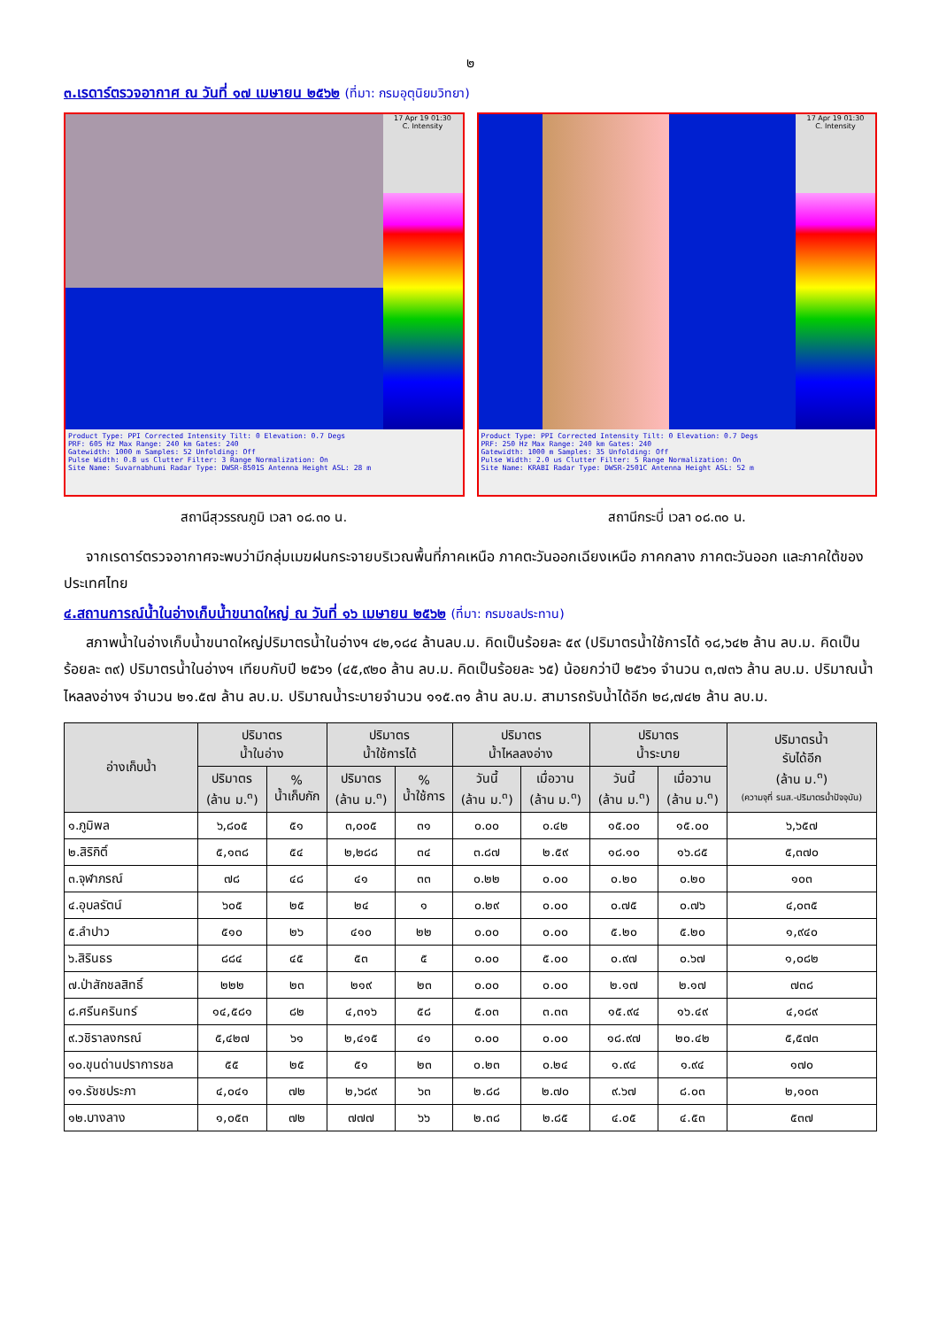๒
๓.เรดาร์ตรวจอากาศ ณ วันที่ ๑๗ เมษายน ๒๕๖๒ (ที่มา: กรมอุตุนิยมวิทยา)
17 Apr 19 01:30
C. Intensity
Product Type: PPI Corrected Intensity Tilt: 0 Elevation: 0.7 Degs
PRF: 605 Hz Max Range: 240 km Gates: 240
Gatewidth: 1000 m Samples: 52 Unfolding: Off
Pulse Width: 0.8 us Clutter Filter: 3 Range Normalization: On
Site Name: Suvarnabhumi Radar Type: DWSR-8501S Antenna Height ASL: 28 m
สถานีสุวรรณภูมิ เวลา ๐๘.๓๐ น.
17 Apr 19 01:30
C. Intensity
Product Type: PPI Corrected Intensity Tilt: 0 Elevation: 0.7 Degs
PRF: 250 Hz Max Range: 240 km Gates: 240
Gatewidth: 1000 m Samples: 35 Unfolding: Off
Pulse Width: 2.0 us Clutter Filter: 5 Range Normalization: On
Site Name: KRABI Radar Type: DWSR-2501C Antenna Height ASL: 52 m
สถานีกระบี่ เวลา ๐๘.๓๐ น.
จากเรดาร์ตรวจอากาศจะพบว่ามีกลุ่มเมฆฝนกระจายบริเวณพื้นที่ภาคเหนือ ภาคตะวันออกเฉียงเหนือ ภาคกลาง ภาคตะวันออก และภาคใต้ของประเทศไทย
๔.สถานการณ์น้ำในอ่างเก็บน้ำขนาดใหญ่ ณ วันที่ ๑๖ เมษายน ๒๕๖๒ (ที่มา: กรมชลประทาน)
สภาพน้ำในอ่างเก็บน้ำขนาดใหญ่ปริมาตรน้ำในอ่างฯ ๔๒,๑๘๔ ล้านลบ.ม. คิดเป็นร้อยละ ๕๙ (ปริมาตรน้ำใช้การได้ ๑๘,๖๔๒ ล้าน ลบ.ม. คิดเป็นร้อยละ ๓๙) ปริมาตรน้ำในอ่างฯ เทียบกับปี ๒๕๖๑ (๔๕,๙๒๐ ล้าน ลบ.ม. คิดเป็นร้อยละ ๖๕) น้อยกว่าปี ๒๕๖๑ จำนวน ๓,๗๓๖ ล้าน ลบ.ม. ปริมาณน้ำไหลลงอ่างฯ จำนวน ๒๑.๕๗ ล้าน ลบ.ม. ปริมาณน้ำระบายจำนวน ๑๑๕.๓๑ ล้าน ลบ.ม. สามารถรับน้ำได้อีก ๒๘,๗๔๒ ล้าน ลบ.ม.
| อ่างเก็บน้ำ | ปริมาตร น้ำในอ่าง | | ปริมาตร น้ำใช้การได้ | | ปริมาตร น้ำไหลลงอ่าง | | ปริมาตร น้ำระบาย | | ปริมาตรน้ำ รับได้อีก (ล้าน ม.<sup>๓</sup>) (ความจุที่ รนส.-ปริมาตรน้ำปัจจุบัน) |
| --- | --- | --- | --- | --- | --- | --- | --- | --- | --- |
| | ปริมาตร (ล้าน ม.<sup>๓</sup>) | % น้ำเก็บกัก | ปริมาตร (ล้าน ม.<sup>๓</sup>) | % น้ำใช้การ | วันนี้ (ล้าน ม.<sup>๓</sup>) | เมื่อวาน (ล้าน ม.<sup>๓</sup>) | วันนี้ (ล้าน ม.<sup>๓</sup>) | เมื่อวาน (ล้าน ม.<sup>๓</sup>) | |
| ๑.ภูมิพล | ๖,๘๐๕ | ๕๑ | ๓,๐๐๕ | ๓๑ | ๐.๐๐ | ๐.๔๒ | ๑๕.๐๐ | ๑๕.๐๐ | ๖,๖๕๗ |
| ๒.สิริกิติ์ | ๕,๑๓๘ | ๕๔ | ๒,๒๘๘ | ๓๔ | ๓.๘๗ | ๒.๕๙ | ๑๘.๑๐ | ๑๖.๘๕ | ๕,๓๗๐ |
| ๓.จุฬาภรณ์ | ๗๘ | ๔๘ | ๔๑ | ๓๓ | ๐.๒๒ | ๐.๐๐ | ๐.๒๐ | ๐.๒๐ | ๑๐๓ |
| ๔.อุบลรัตน์ | ๖๐๕ | ๒๕ | ๒๔ | ๑ | ๐.๒๙ | ๐.๐๐ | ๐.๗๕ | ๐.๗๖ | ๔,๐๓๕ |
| ๕.ลำปาว | ๕๑๐ | ๒๖ | ๔๑๐ | ๒๒ | ๐.๐๐ | ๐.๐๐ | ๕.๒๐ | ๕.๒๐ | ๑,๙๔๐ |
| ๖.สิรินธร | ๘๘๔ | ๔๕ | ๕๓ | ๕ | ๐.๐๐ | ๕.๐๐ | ๐.๙๗ | ๐.๖๗ | ๑,๐๘๒ |
| ๗.ป่าสักชลสิทธิ์ | ๒๒๒ | ๒๓ | ๒๑๙ | ๒๓ | ๐.๐๐ | ๐.๐๐ | ๒.๑๗ | ๒.๑๗ | ๗๓๘ |
| ๘.ศรีนครินทร์ | ๑๔,๕๘๑ | ๘๒ | ๔,๓๑๖ | ๕๘ | ๕.๐๓ | ๓.๓๓ | ๑๕.๙๔ | ๑๖.๔๙ | ๔,๑๘๙ |
| ๙.วชิราลงกรณ์ | ๕,๔๒๗ | ๖๑ | ๒,๔๑๕ | ๔๑ | ๐.๐๐ | ๐.๐๐ | ๑๘.๙๗ | ๒๐.๔๒ | ๕,๕๗๓ |
| ๑๐.ขุนด่านปราการชล | ๕๕ | ๒๕ | ๕๑ | ๒๓ | ๐.๒๓ | ๐.๒๔ | ๑.๙๔ | ๑.๙๔ | ๑๗๐ |
| ๑๑.รัชชประภา | ๔,๐๔๑ | ๗๒ | ๒,๖๘๙ | ๖๓ | ๒.๘๘ | ๒.๗๐ | ๙.๖๗ | ๘.๐๓ | ๒,๑๐๓ |
| ๑๒.บางลาง | ๑,๐๕๓ | ๗๒ | ๗๗๗ | ๖๖ | ๒.๓๘ | ๒.๘๕ | ๔.๐๕ | ๔.๕๓ | ๕๓๗ |